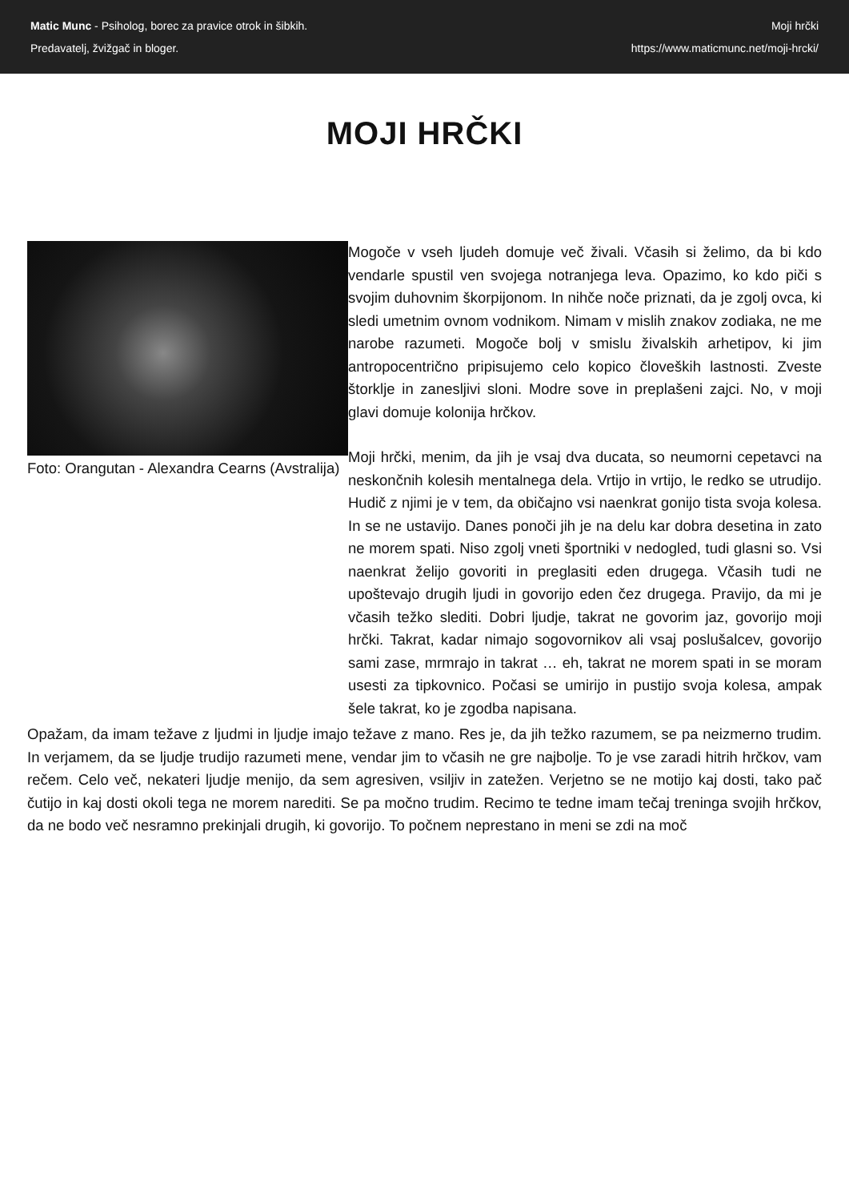Matic Munc - Psiholog, borec za pravice otrok in šibkih.
Predavatelj, žvižgač in bloger.
Moji hrčki
https://www.maticmunc.net/moji-hrcki/
MOJI HRČKI
Foto: Orangutan - Alexandra Cearns (Avstralija)
Mogoče v vseh ljudeh domuje več živali. Včasih si želimo, da bi kdo vendarle spustil ven svojega notranjega leva. Opazimo, ko kdo piči s svojim duhovnim škorpijonom. In nihče noče priznati, da je zgolj ovca, ki sledi umetnim ovnom vodnikom. Nimam v mislih znakov zodiaka, ne me narobe razumeti. Mogoče bolj v smislu živalskih arhetipov, ki jim antropocentrično pripisujemo celo kopico človeških lastnosti. Zveste štorklje in zanesljivi sloni. Modre sove in preplašeni zajci. No, v moji glavi domuje kolonija hrčkov.
Moji hrčki, menim, da jih je vsaj dva ducata, so neumorni cepetavci na neskončnih kolesih mentalnega dela. Vrtijo in vrtijo, le redko se utrudijo. Hudič z njimi je v tem, da običajno vsi naenkrat gonijo tista svoja kolesa. In se ne ustavijo. Danes ponoči jih je na delu kar dobra desetina in zato ne morem spati. Niso zgolj vneti športniki v nedogled, tudi glasni so. Vsi naenkrat želijo govoriti in preglasiti eden drugega. Včasih tudi ne upoštevajo drugih ljudi in govorijo eden čez drugega. Pravijo, da mi je včasih težko slediti. Dobri ljudje, takrat ne govorim jaz, govorijo moji hrčki. Takrat, kadar nimajo sogovornikov ali vsaj poslušalcev, govorijo sami zase, mrmrajo in takrat … eh, takrat ne morem spati in se moram usesti za tipkovnico. Počasi se umirijo in pustijo svoja kolesa, ampak šele takrat, ko je zgodba napisana.
Opažam, da imam težave z ljudmi in ljudje imajo težave z mano. Res je, da jih težko razumem, se pa neizmerno trudim. In verjamem, da se ljudje trudijo razumeti mene, vendar jim to včasih ne gre najbolje. To je vse zaradi hitrih hrčkov, vam rečem. Celo več, nekateri ljudje menijo, da sem agresiven, vsiljiv in zatežen. Verjetno se ne motijo kaj dosti, tako pač čutijo in kaj dosti okoli tega ne morem narediti. Se pa močno trudim. Recimo te tedne imam tečaj treninga svojih hrčkov, da ne bodo več nesramno prekinjali drugih, ki govorijo. To počnem neprestano in meni se zdi na moč